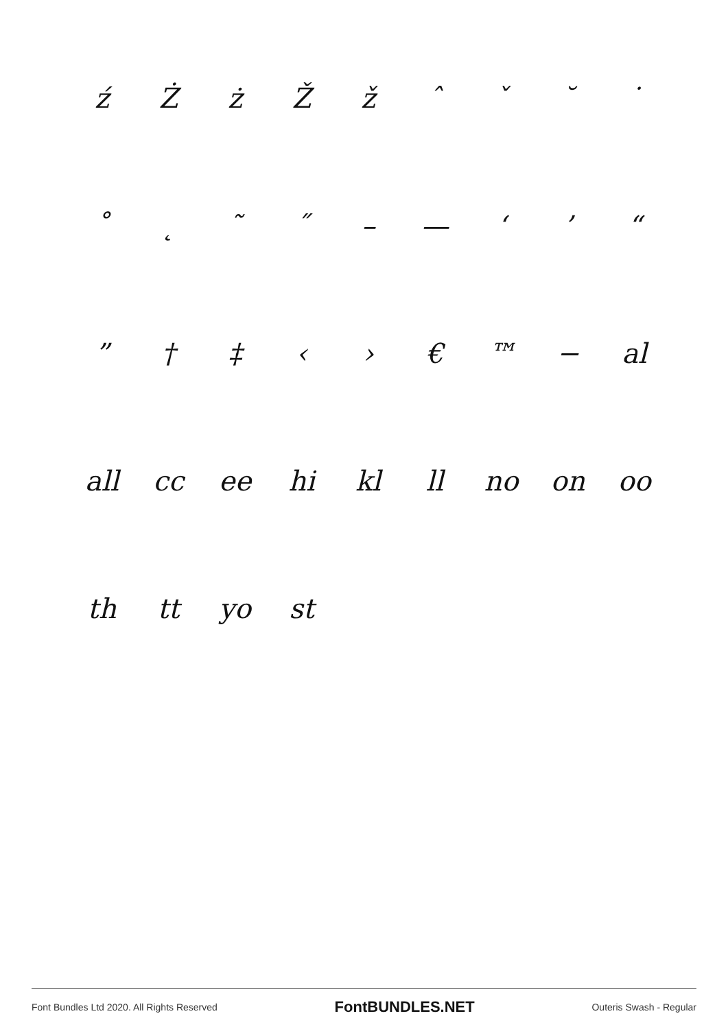źŻżŽžˆˇ ˘ ˙
˚ ˛ ˜ ˝ – — ‘’ “
” † ‡ ‹ › € ™ − al
all cc ee hi kl ll no on oo
th tt yo st
Font Bundles Ltd 2020. All Rights Reserved FontBUNDLES.NET Outeris Swash - Regular